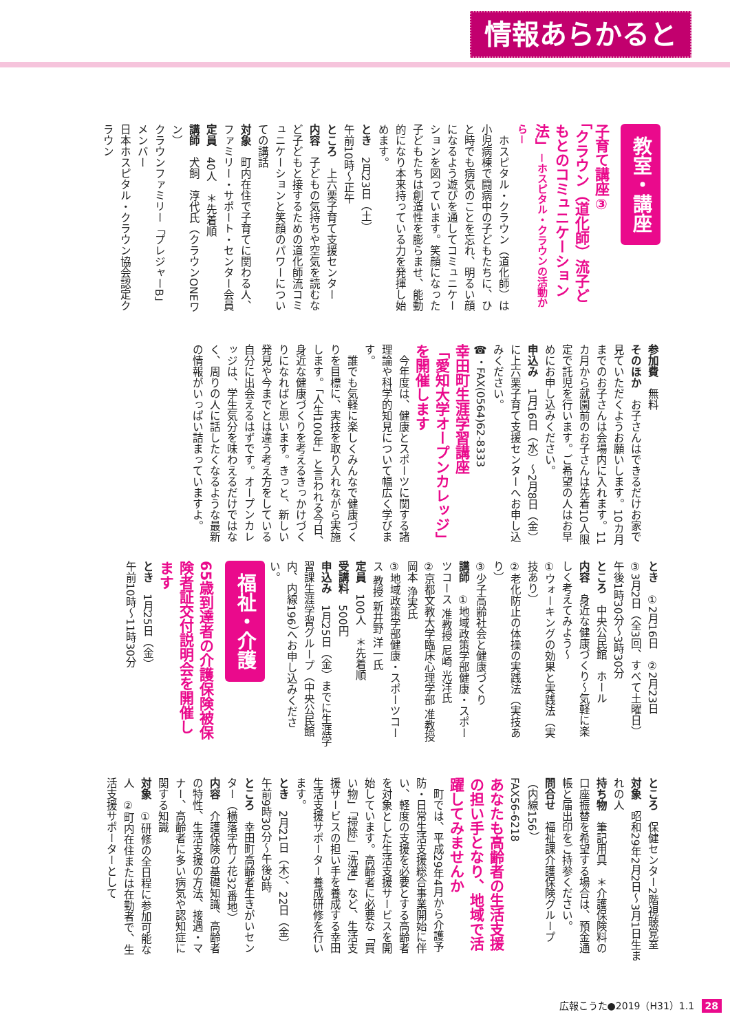情報あらかると
教室・講座
子育て講座③
「クラウン（道化師）流子どもとのコミュニケーション法」－ホスピタル・クラウンの活動から－
　ホスピタル・クラウン（道化師）は小児病棟で闘病中の子どもたちに、ひと時でも病気のことを忘れ、明るい顔になるよう遊びを通してコミュニケーションを図っています。笑顔になった子どもたちは創造性を膨らませ、能動的になり本来持っている力を発揮し始めます。
とき　2月23日（土）
午前10時～正午
ところ　上六栗子育て支援センター
内容　子どもの気持ちや空気を読むなど子どもと接するための道化師流コミュニケーションと笑顔のパワーについての講話
対象　町内在住で子育てに関わる人、ファミリー・サポート・センター会員
定員　40人　＊先着順
講師　犬飼　淳代氏（クラウンONEワン）
クラウンファミリー「プレジャーB」メンバー
日本ホスピタル・クラウン協会認定クラウン
参加費　無料
そのほか　お子さんはできるだけお家で見ていただくようお願いします。10カ月までのお子さんは会場内に入れます。11カ月から就園前のお子さんは先着10人限定で託児を行います。ご希望の人はお早めにお申し込みください。
申込み　1月16日（水）～2月8日（金）に上六栗子育て支援センターへお申し込みください。
☎・FAX(0564)62-8333
幸田町生涯学習講座
「愛知大学オープンカレッジ」を開催します
　今年度は、健康とスポーツに関する諸理論や科学的知見について幅広く学びます。
　誰でも気軽に楽しくみんなで健康づくりを目標に、実技を取り入れながら実施します。「人生100年」と言われる今日、身近な健康づくりを考えるきっかけづくりになればと思います。きっと、新しい発見や今までとは違う考え方をしている自分に出会えるはずです。オープンカレッジは、学生気分を味わえるだけではなく、周りの人に話したくなるような最新の情報がいっぱい詰まっていますよ。
とき　①2月16日　②2月23日
③3月2日（全3回、すべて土曜日）
午後1時30分～3時30分
ところ　中央公民館　ホール
内容　身近な健康づくり～気軽に楽しく考えてみよう～
①ウォーキングの効果と実践法（実技あり）
②老化防止の体操の実践法（実技あり）
③少子高齢社会と健康づくり
講師　①地域政策学部健康・スポーツコース 准教授 尼崎 光洋氏
②京都文教大学臨床心理学部 准教授 岡本 浄実氏
③地域政策学部健康・スポーツコース 教授 新井野 洋一氏
定員　100人　＊先着順
受講料　500円
申込み　1月25日（金）までに生涯学習課生涯学習グループ（中央公民館内、内線196）へお申し込みください。
福祉・介護
65歳到達者の介護保険被保険者証交付説明会を開催します
とき　1月25日（金）
午前10時～11時30分
ところ　保健センター2階視聴覚室
対象　昭和29年2月2日～3月1日生まれの人
持ち物　筆記用具　＊介護保険料の口座振替を希望する場合は、預金通帳と届出印をご持参ください。
問合せ　福祉課介護保険グループ（内線156）
FAX56-6218
あなたも高齢者の生活支援の担い手となり、地域で活躍してみませんか
　町では、平成29年4月から介護予防・日常生活支援総合事業開始に伴い、軽度の支援を必要とする高齢者を対象とした生活支援サービスを開始しています。高齢者に必要な「買い物」「掃除」「洗濯」など、生活支援サービスの担い手を養成する幸田生活支援サポーター養成研修を行います。
とき　2月21日（木）、22日（金）
午前9時30分～午後3時
ところ　幸田町高齢者生きがいセンター（横落字竹ノ花32番地）
内容　介護保険の基礎知識、高齢者の特性、生活支援の方法、接遇・マナー、高齢者に多い病気や認知症に関する知識
対象　①研修の全日程に参加可能な人　②町内在住または在勤者で、生活支援サポーターとして
広報こうた●2019（H31）1.1 28